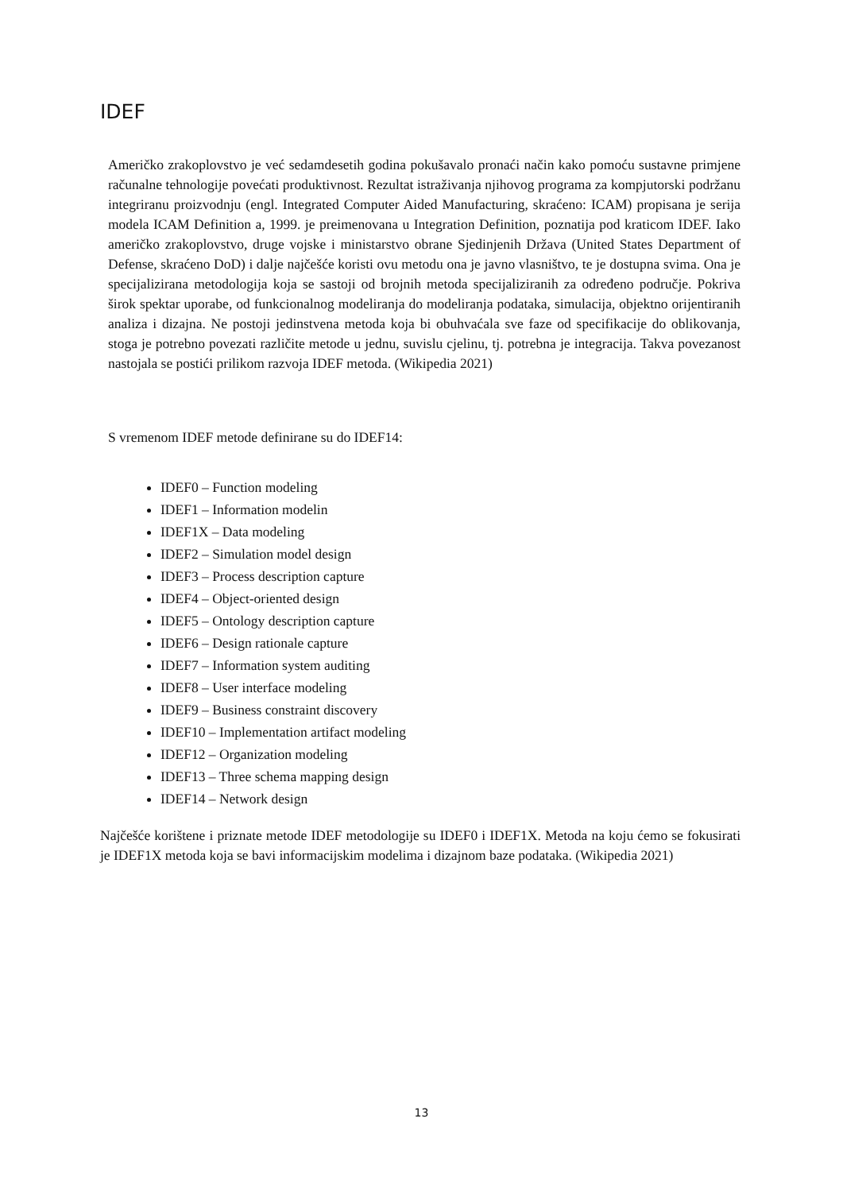IDEF
Američko zrakoplovstvo je već sedamdesetih godina pokušavalo pronaći način kako pomoću sustavne primjene računalne tehnologije povećati produktivnost. Rezultat istraživanja njihovog programa za kompjutorski podržanu integriranu proizvodnju (engl. Integrated Computer Aided Manufacturing, skraćeno: ICAM) propisana je serija modela ICAM Definition a, 1999. je preimenovana u Integration Definition, poznatija pod kraticom IDEF. Iako američko zrakoplovstvo, druge vojske i ministarstvo obrane Sjedinjenih Država (United States Department of Defense, skraćeno DoD) i dalje najčešće koristi ovu metodu ona je javno vlasništvo, te je dostupna svima. Ona je specijalizirana metodologija koja se sastoji od brojnih metoda specijaliziranih za određeno područje. Pokriva širok spektar uporabe, od funkcionalnog modeliranja do modeliranja podataka, simulacija, objektno orijentiranih analiza i dizajna. Ne postoji jedinstvena metoda koja bi obuhvaćala sve faze od specifikacije do oblikovanja, stoga je potrebno povezati različite metode u jednu, suvislu cjelinu, tj. potrebna je integracija. Takva povezanost nastojala se postići prilikom razvoja IDEF metoda. (Wikipedia 2021)
S vremenom IDEF metode definirane su do IDEF14:
IDEF0 – Function modeling
IDEF1 – Information modelin
IDEF1X – Data modeling
IDEF2 – Simulation model design
IDEF3 – Process description capture
IDEF4 – Object-oriented design
IDEF5 – Ontology description capture
IDEF6 – Design rationale capture
IDEF7 – Information system auditing
IDEF8 – User interface modeling
IDEF9 – Business constraint discovery
IDEF10 – Implementation artifact modeling
IDEF12 – Organization modeling
IDEF13 – Three schema mapping design
IDEF14 – Network design
Najčešće korištene i priznate metode IDEF metodologije su IDEF0 i IDEF1X. Metoda na koju ćemo se fokusirati je IDEF1X metoda koja se bavi informacijskim modelima i dizajnom baze podataka. (Wikipedia 2021)
13